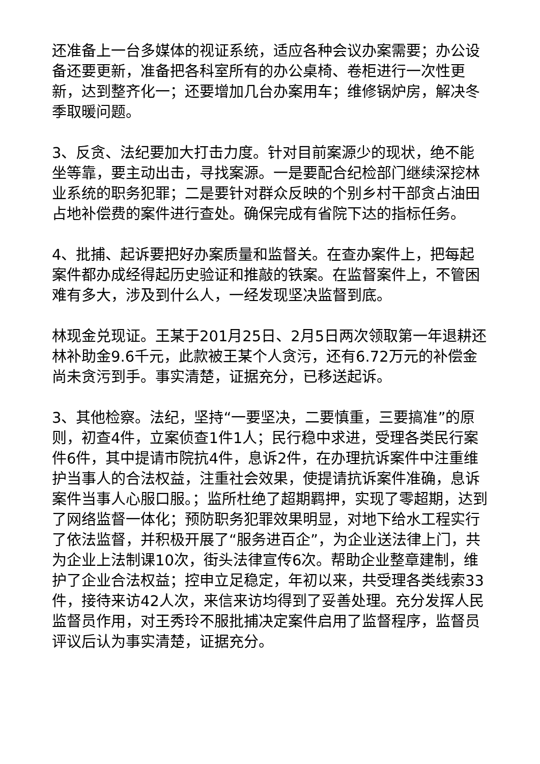还准备上一台多媒体的视证系统，适应各种会议办案需要；办公设备还要更新，准备把各科室所有的办公桌椅、卷柜进行一次性更新，达到整齐化一；还要增加几台办案用车；维修锅炉房，解决冬季取暖问题。
3、反贪、法纪要加大打击力度。针对目前案源少的现状，绝不能坐等靠，要主动出击，寻找案源。一是要配合纪检部门继续深挖林业系统的职务犯罪；二是要针对群众反映的个别乡村干部贪占油田占地补偿费的案件进行查处。确保完成有省院下达的指标任务。
4、批捕、起诉要把好办案质量和监督关。在查办案件上，把每起案件都办成经得起历史验证和推敲的铁案。在监督案件上，不管困难有多大，涉及到什么人，一经发现坚决监督到底。
林现金兑现证。王某于201月25日、2月5日两次领取第一年退耕还林补助金9.6千元，此款被王某个人贪污，还有6.72万元的补偿金尚未贪污到手。事实清楚，证据充分，已移送起诉。
3、其他检察。法纪，坚持“一要坚决，二要慎重，三要搞准”的原则，初查4件，立案侦查1件1人；民行稳中求进，受理各类民行案件6件，其中提请市院抗4件，息诉2件，在办理抗诉案件中注重维护当事人的合法权益，注重社会效果，使提请抗诉案件准确，息诉案件当事人心服口服。；监所杜绝了超期羁押，实现了零超期，达到了网络监督一体化；预防职务犯罪效果明显，对地下给水工程实行了依法监督，并积极开展了“服务进百企”，为企业送法律上门，共为企业上法制课10次，街头法律宣传6次。帮助企业整章建制，维护了企业合法权益；控申立足稳定，年初以来，共受理各类线索33件，接待来访42人次，来信来访均得到了妥善处理。充分发挥人民监督员作用，对王秀玲不服批捕决定案件启用了监督程序，监督员评议后认为事实清楚，证据充分。